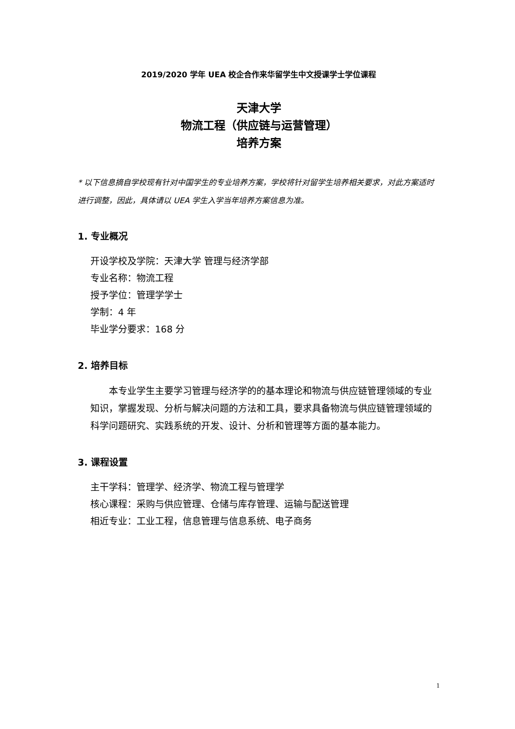2019/2020 学年 UEA 校企合作来华留学生中文授课学士学位课程
天津大学
物流工程（供应链与运营管理）
培养方案
* 以下信息摘自学校现有针对中国学生的专业培养方案，学校将针对留学生培养相关要求，对此方案适时进行调整，因此，具体请以 UEA 学生入学当年培养方案信息为准。
1. 专业概况
开设学校及学院：天津大学 管理与经济学部
专业名称：物流工程
授予学位：管理学学士
学制：4 年
毕业学分要求：168 分
2. 培养目标
本专业学生主要学习管理与经济学的的基本理论和物流与供应链管理领域的专业知识，掌握发现、分析与解决问题的方法和工具，要求具备物流与供应链管理领域的科学问题研究、实践系统的开发、设计、分析和管理等方面的基本能力。
3. 课程设置
主干学科：管理学、经济学、物流工程与管理学
核心课程：采购与供应管理、仓储与库存管理、运输与配送管理
相近专业：工业工程，信息管理与信息系统、电子商务
1